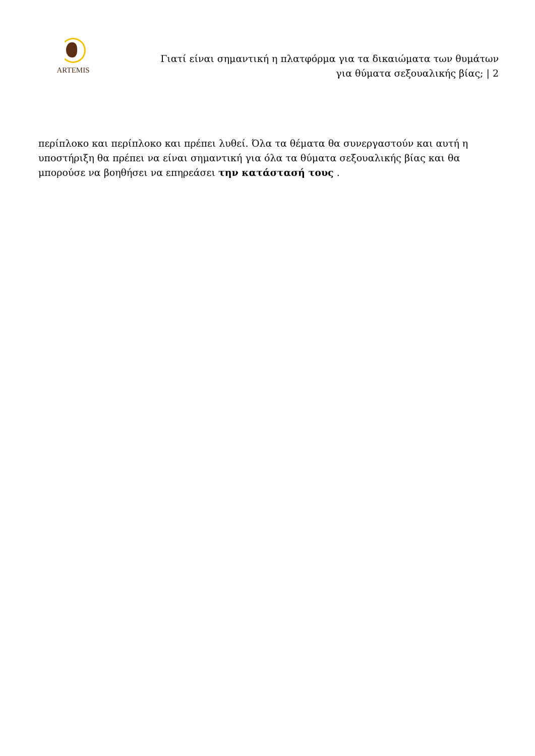ARTEMIS
Γιατί είναι σημαντική η πλατφόρμα για τα δικαιώματα των θυμάτων
για θύματα σεξουαλικής βίας; | 2
περίπλοκο και περίπλοκο και πρέπει λυθεί. Όλα τα θέματα θα συνεργαστούν και αυτή η υποστήριξη θα πρέπει να είναι σημαντική για όλα τα θύματα σεξουαλικής βίας και θα μπορούσε να βοηθήσει να επηρεάσει την κατάστασή τους .